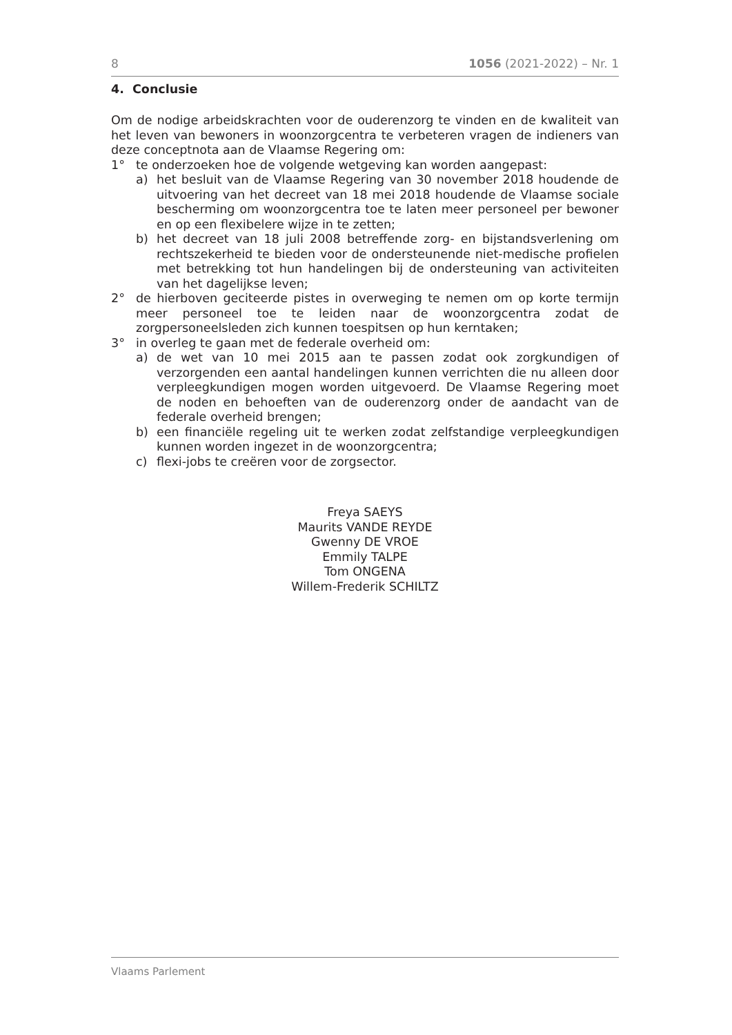8 1056 (2021-2022) – Nr. 1
4. Conclusie
Om de nodige arbeidskrachten voor de ouderenzorg te vinden en de kwaliteit van het leven van bewoners in woonzorgcentra te verbeteren vragen de indieners van deze conceptnota aan de Vlaamse Regering om:
1° te onderzoeken hoe de volgende wetgeving kan worden aangepast:
a) het besluit van de Vlaamse Regering van 30 november 2018 houdende de uitvoering van het decreet van 18 mei 2018 houdende de Vlaamse sociale bescherming om woonzorgcentra toe te laten meer personeel per bewoner en op een flexibelere wijze in te zetten;
b) het decreet van 18 juli 2008 betreffende zorg- en bijstandsverlening om rechtszekerheid te bieden voor de ondersteunende niet-medische profielen met betrekking tot hun handelingen bij de ondersteuning van activiteiten van het dagelijkse leven;
2° de hierboven geciteerde pistes in overweging te nemen om op korte termijn meer personeel toe te leiden naar de woonzorgcentra zodat de zorgpersoneelsleden zich kunnen toespitsen op hun kerntaken;
3° in overleg te gaan met de federale overheid om:
a) de wet van 10 mei 2015 aan te passen zodat ook zorgkundigen of verzorgenden een aantal handelingen kunnen verrichten die nu alleen door verpleegkundigen mogen worden uitgevoerd. De Vlaamse Regering moet de noden en behoeften van de ouderenzorg onder de aandacht van de federale overheid brengen;
b) een financiële regeling uit te werken zodat zelfstandige verpleegkundigen kunnen worden ingezet in de woonzorgcentra;
c) flexi-jobs te creëren voor de zorgsector.
Freya SAEYS
Maurits VANDE REYDE
Gwenny DE VROE
Emmily TALPE
Tom ONGENA
Willem-Frederik SCHILTZ
Vlaams Parlement